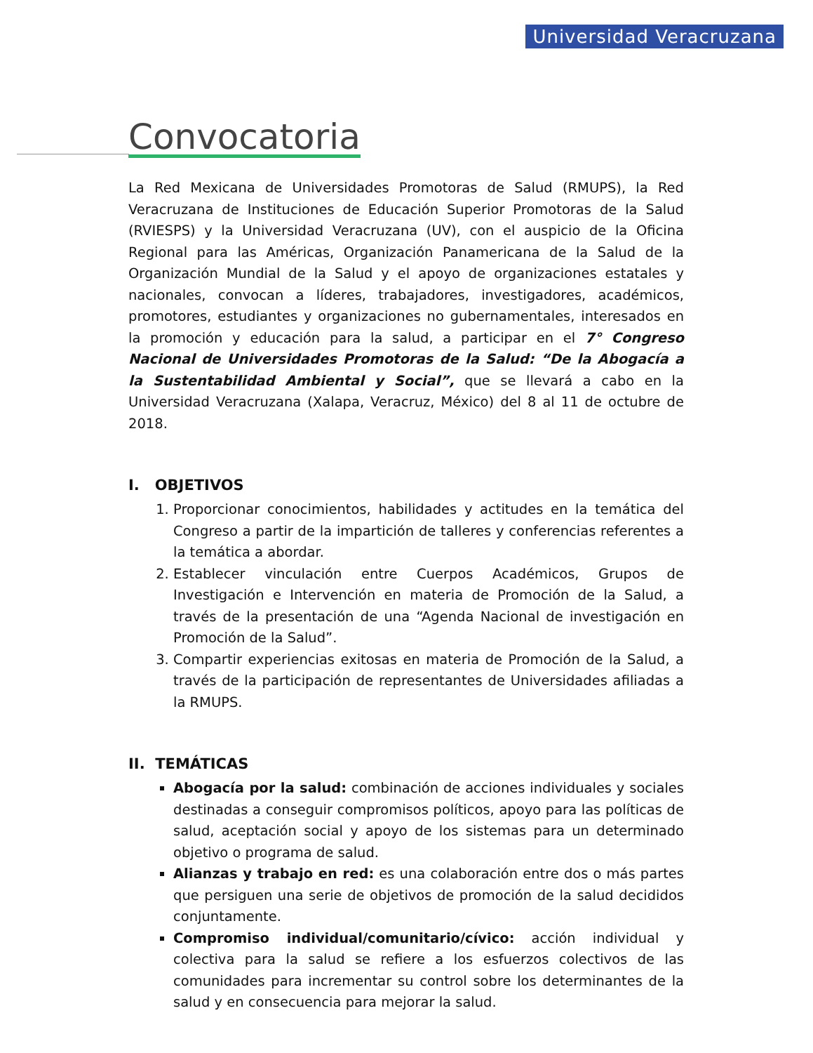Universidad Veracruzana
Convocatoria
La Red Mexicana de Universidades Promotoras de Salud (RMUPS), la Red Veracruzana de Instituciones de Educación Superior Promotoras de la Salud (RVIESPS) y la Universidad Veracruzana (UV), con el auspicio de la Oficina Regional para las Américas, Organización Panamericana de la Salud de la Organización Mundial de la Salud y el apoyo de organizaciones estatales y nacionales, convocan a líderes, trabajadores, investigadores, académicos, promotores, estudiantes y organizaciones no gubernamentales, interesados en la promoción y educación para la salud, a participar en el 7° Congreso Nacional de Universidades Promotoras de la Salud: “De la Abogacía a la Sustentabilidad Ambiental y Social”, que se llevará a cabo en la Universidad Veracruzana (Xalapa, Veracruz, México) del 8 al 11 de octubre de 2018.
I. OBJETIVOS
1. Proporcionar conocimientos, habilidades y actitudes en la temática del Congreso a partir de la impartición de talleres y conferencias referentes a la temática a abordar.
2. Establecer vinculación entre Cuerpos Académicos, Grupos de Investigación e Intervención en materia de Promoción de la Salud, a través de la presentación de una “Agenda Nacional de investigación en Promoción de la Salud”.
3. Compartir experiencias exitosas en materia de Promoción de la Salud, a través de la participación de representantes de Universidades afiliadas a la RMUPS.
II. TEMÁTICAS
Abogacía por la salud: combinación de acciones individuales y sociales destinadas a conseguir compromisos políticos, apoyo para las políticas de salud, aceptación social y apoyo de los sistemas para un determinado objetivo o programa de salud.
Alianzas y trabajo en red: es una colaboración entre dos o más partes que persiguen una serie de objetivos de promoción de la salud decididos conjuntamente.
Compromiso individual/comunitario/cívico: acción individual y colectiva para la salud se refiere a los esfuerzos colectivos de las comunidades para incrementar su control sobre los determinantes de la salud y en consecuencia para mejorar la salud.